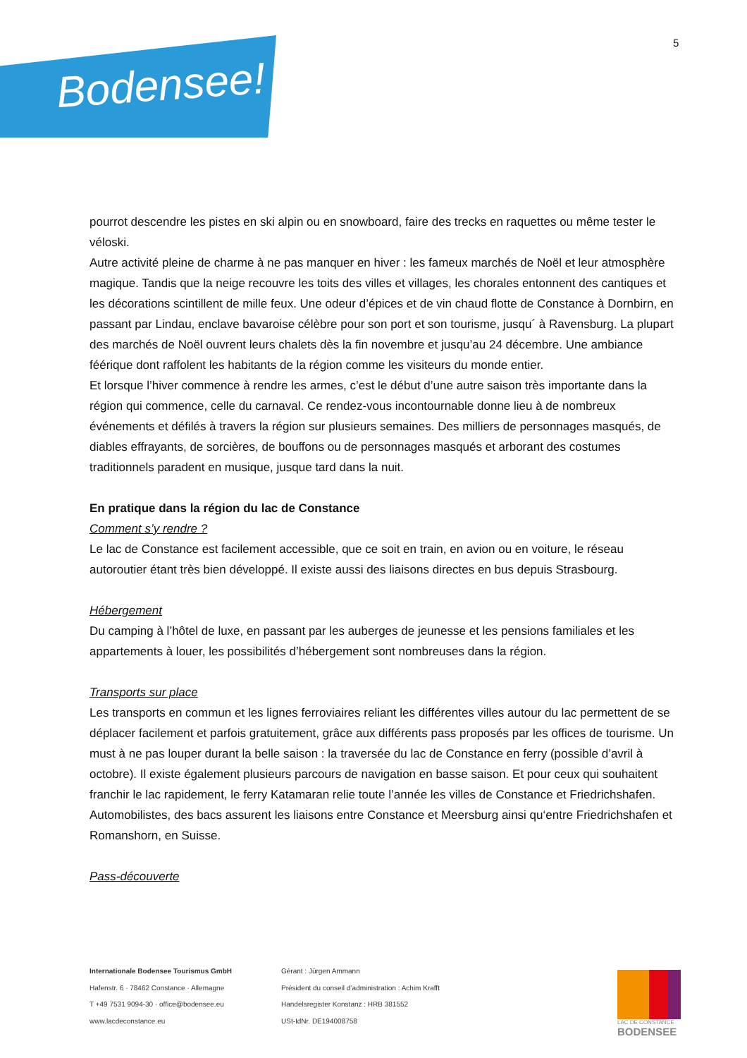Bodensee!
5
pourrot descendre les pistes en ski alpin ou en snowboard, faire des trecks en raquettes ou même tester le véloski.
Autre activité pleine de charme à ne pas manquer en hiver : les fameux marchés de Noël et leur atmosphère magique. Tandis que la neige recouvre les toits des villes et villages, les chorales entonnent des cantiques et les décorations scintillent de mille feux. Une odeur d’épices et de vin chaud flotte de Constance à Dornbirn, en passant par Lindau, enclave bavaroise célèbre pour son port et son tourisme, jusqu´ à Ravensburg. La plupart des marchés de Noël ouvrent leurs chalets dès la fin novembre et jusqu’au 24 décembre. Une ambiance féérique dont raffolent les habitants de la région comme les visiteurs du monde entier.
Et lorsque l’hiver commence à rendre les armes, c’est le début d’une autre saison très importante dans la région qui commence, celle du carnaval. Ce rendez-vous incontournable donne lieu à de nombreux événements et défilés à travers la région sur plusieurs semaines. Des milliers de personnages masqués, de diables effrayants, de sorcières, de bouffons ou de personnages masqués et arborant des costumes traditionnels paradent en musique, jusque tard dans la nuit.
En pratique dans la région du lac de Constance
Comment s’y rendre ?
Le lac de Constance est facilement accessible, que ce soit en train, en avion ou en voiture, le réseau autoroutier étant très bien développé. Il existe aussi des liaisons directes en bus depuis Strasbourg.
Hébergement
Du camping à l’hôtel de luxe, en passant par les auberges de jeunesse et les pensions familiales et les appartements à louer, les possibilités d’hébergement sont nombreuses dans la région.
Transports sur place
Les transports en commun et les lignes ferroviaires reliant les différentes villes autour du lac permettent de se déplacer facilement et parfois gratuitement, grâce aux différents pass proposés par les offices de tourisme. Un must à ne pas louper durant la belle saison : la traversée du lac de Constance en ferry (possible d’avril à octobre). Il existe également plusieurs parcours de navigation en basse saison. Et pour ceux qui souhaitent franchir le lac rapidement, le ferry Katamaran relie toute l’année les villes de Constance et Friedrichshafen. Automobilistes, des bacs assurent les liaisons entre Constance et Meersburg ainsi qu‘entre Friedrichshafen et Romanshorn, en Suisse.
Pass-découverte
Internationale Bodensee Tourismus GmbH
Hafenstr. 6 · 78462 Constance · Allemagne
T +49 7531 9094-30 · office@bodensee.eu
www.lacdeconstance.eu
Gérant : Jürgen Ammann
Président du conseil d’administration : Achim Krafft
Handelsregister Konstanz : HRB 381552
USt-IdNr. DE194008758
LAC DE CONSTANCE
BODENSEE